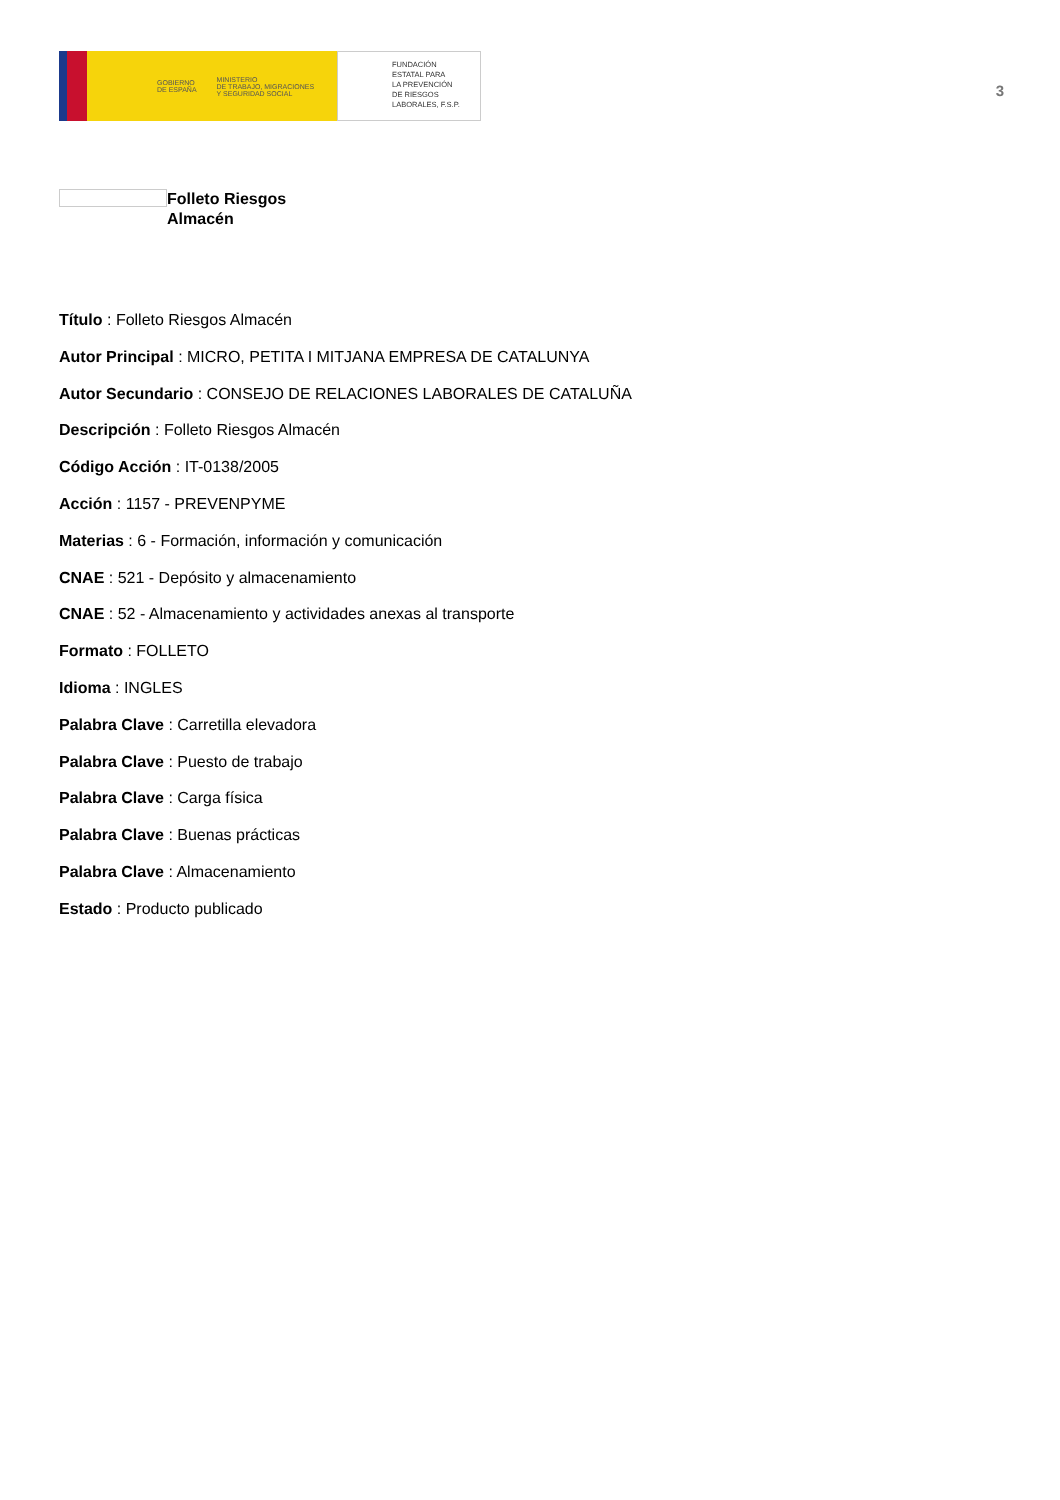GOBIERNO
DE ESPAÑA MINISTERIO
DE TRABAJO, MIGRACIONES
Y SEGURIDAD SOCIAL
FUNDACIÓN
ESTATAL PARA
LA PREVENCIÓN
DE RIESGOS
LABORALES, F.S.P.
3
Folleto Riesgos
Almacén
Título : Folleto Riesgos Almacén
Autor Principal : MICRO, PETITA I MITJANA EMPRESA DE CATALUNYA
Autor Secundario : CONSEJO DE RELACIONES LABORALES DE CATALUÑA
Descripción : Folleto Riesgos Almacén
Código Acción : IT-0138/2005
Acción : 1157 - PREVENPYME
Materias : 6 - Formación, información y comunicación
CNAE : 521 - Depósito y almacenamiento
CNAE : 52 - Almacenamiento y actividades anexas al transporte
Formato : FOLLETO
Idioma : INGLES
Palabra Clave : Carretilla elevadora
Palabra Clave : Puesto de trabajo
Palabra Clave : Carga física
Palabra Clave : Buenas prácticas
Palabra Clave : Almacenamiento
Estado : Producto publicado